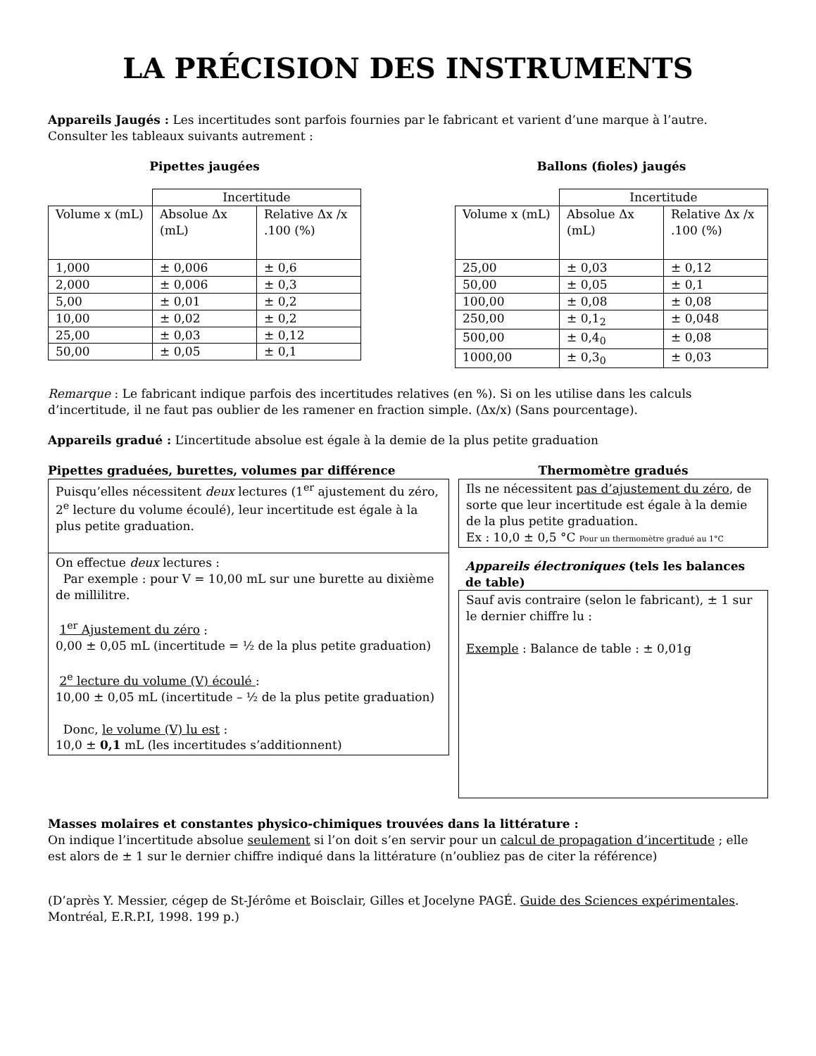LA PRÉCISION DES INSTRUMENTS
Appareils Jaugés : Les incertitudes sont parfois fournies par le fabricant et varient d’une marque à l’autre. Consulter les tableaux suivants autrement :
Pipettes jaugées
| | Incertitude | |
| --- | --- | --- |
| Volume x (mL) | Absolue Δx (mL) | Relative Δx /x .100 (%) |
| 1,000 | ± 0,006 | ± 0,6 |
| 2,000 | ± 0,006 | ± 0,3 |
| 5,00 | ± 0,01 | ± 0,2 |
| 10,00 | ± 0,02 | ± 0,2 |
| 25,00 | ± 0,03 | ± 0,12 |
| 50,00 | ± 0,05 | ± 0,1 |
Ballons (fioles) jaugés
| | Incertitude | |
| --- | --- | --- |
| Volume x (mL) | Absolue Δx (mL) | Relative Δx /x .100 (%) |
| 25,00 | ± 0,03 | ± 0,12 |
| 50,00 | ± 0,05 | ± 0,1 |
| 100,00 | ± 0,08 | ± 0,08 |
| 250,00 | ± 0,1<sub>2</sub> | ± 0,048 |
| 500,00 | ± 0,4<sub>0</sub> | ± 0,08 |
| 1000,00 | ± 0,3<sub>0</sub> | ± 0,03 |
Remarque : Le fabricant indique parfois des incertitudes relatives (en %). Si on les utilise dans les calculs d’incertitude, il ne faut pas oublier de les ramener en fraction simple. (Δx/x) (Sans pourcentage).
Appareils gradué : L’incertitude absolue est égale à la demie de la plus petite graduation
Pipettes graduées, burettes, volumes par différence
Puisqu’elles nécessitent deux lectures (1<sup>er</sup> ajustement du zéro, 2<sup>e</sup> lecture du volume écoulé), leur incertitude est égale à la plus petite graduation.
On effectue deux lectures :
Par exemple : pour V = 10,00 mL sur une burette au dixième de millilitre.
1<sup>er</sup> Ajustement du zéro :
0,00 ± 0,05 mL (incertitude = ½ de la plus petite graduation)
2<sup>e</sup> lecture du volume (V) écoulé :
10,00 ± 0,05 mL (incertitude – ½ de la plus petite graduation)
Donc, le volume (V) lu est :
10,0 ± 0,1 mL (les incertitudes s’additionnent)
Thermomètre gradués
Ils ne nécessitent pas d’ajustement du zéro, de sorte que leur incertitude est égale à la demie de la plus petite graduation.
Ex : 10,0 ± 0,5 °C Pour un thermomètre gradué au 1°C
Appareils électroniques (tels les balances de table)
Sauf avis contraire (selon le fabricant), ± 1 sur le dernier chiffre lu :
Exemple : Balance de table : ± 0,01g
Masses molaires et constantes physico-chimiques trouvées dans la littérature :
On indique l’incertitude absolue seulement si l’on doit s’en servir pour un calcul de propagation d’incertitude ; elle est alors de ± 1 sur le dernier chiffre indiqué dans la littérature (n’oubliez pas de citer la référence)
(D’après Y. Messier, cégep de St-Jérôme et Boisclair, Gilles et Jocelyne PAGÉ. Guide des Sciences expérimentales. Montréal, E.R.P.I, 1998. 199 p.)